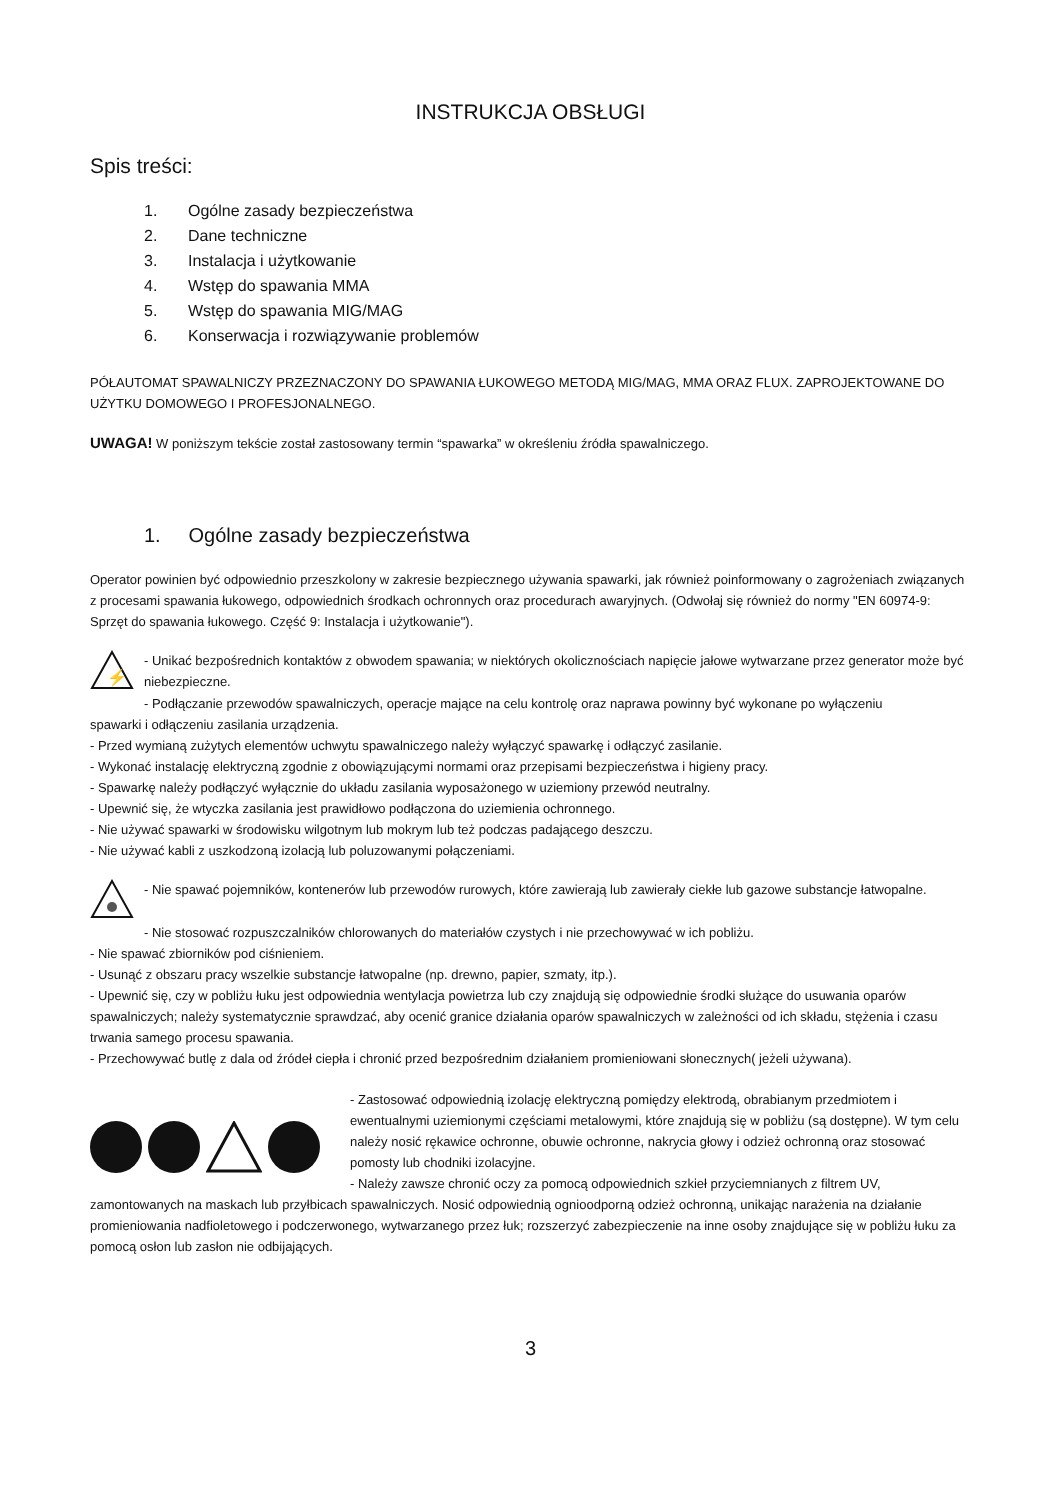INSTRUKCJA OBSŁUGI
Spis treści:
1. Ogólne zasady bezpieczeństwa
2. Dane techniczne
3. Instalacja i użytkowanie
4. Wstęp do spawania MMA
5. Wstęp do spawania MIG/MAG
6. Konserwacja i rozwiązywanie problemów
PÓŁAUTOMAT SPAWALNICZY PRZEZNACZONY DO SPAWANIA ŁUKOWEGO METODĄ MIG/MAG, MMA ORAZ FLUX. ZAPROJEKTOWANE DO UŻYTKU DOMOWEGO I PROFESJONALNEGO.
UWAGA! W poniższym tekście został zastosowany termin “spawarka” w określeniu źródła spawalniczego.
1. Ogólne zasady bezpieczeństwa
Operator powinien być odpowiednio przeszkolony w zakresie bezpiecznego używania spawarki, jak również poinformowany o zagrożeniach związanych z procesami spawania łukowego, odpowiednich środkach ochronnych oraz procedurach awaryjnych. (Odwołaj się również do normy "EN 60974-9: Sprzęt do spawania łukowego. Część 9: Instalacja i użytkowanie").
⚡
- Unikać bezpośrednich kontaktów z obwodem spawania; w niektórych okolicznościach napięcie jałowe wytwarzane przez generator może być niebezpieczne.
- Podłączanie przewodów spawalniczych, operacje mające na celu kontrolę oraz naprawa powinny być wykonane po wyłączeniu
spawarki i odłączeniu zasilania urządzenia.
- Przed wymianą zużytych elementów uchwytu spawalniczego należy wyłączyć spawarkę i odłączyć zasilanie.
- Wykonać instalację elektryczną zgodnie z obowiązującymi normami oraz przepisami bezpieczeństwa i higieny pracy.
- Spawarkę należy podłączyć wyłącznie do układu zasilania wyposażonego w uziemiony przewód neutralny.
- Upewnić się, że wtyczka zasilania jest prawidłowo podłączona do uziemienia ochronnego.
- Nie używać spawarki w środowisku wilgotnym lub mokrym lub też podczas padającego deszczu.
- Nie używać kabli z uszkodzoną izolacją lub poluzowanymi połączeniami.
- Nie spawać pojemników, kontenerów lub przewodów rurowych, które zawierają lub zawierały ciekłe lub gazowe substancje łatwopalne.
- Nie stosować rozpuszczalników chlorowanych do materiałów czystych i nie przechowywać w ich pobliżu.
- Nie spawać zbiorników pod ciśnieniem.
- Usunąć z obszaru pracy wszelkie substancje łatwopalne (np. drewno, papier, szmaty, itp.).
- Upewnić się, czy w pobliżu łuku jest odpowiednia wentylacja powietrza lub czy znajdują się odpowiednie środki służące do usuwania oparów spawalniczych; należy systematycznie sprawdzać, aby ocenić granice działania oparów spawalniczych w zależności od ich składu, stężenia i czasu trwania samego procesu spawania.
- Przechowywać butlę z dala od źródeł ciepła i chronić przed bezpośrednim działaniem promieniowani słonecznych( jeżeli używana).
- Zastosować odpowiednią izolację elektryczną pomiędzy elektrodą, obrabianym przedmiotem i ewentualnymi uziemionymi częściami metalowymi, które znajdują się w pobliżu (są dostępne). W tym celu należy nosić rękawice ochronne, obuwie ochronne, nakrycia głowy i odzież ochronną oraz stosować pomosty lub chodniki izolacyjne.
- Należy zawsze chronić oczy za pomocą odpowiednich szkieł przyciemnianych z filtrem UV,
zamontowanych na maskach lub przyłbicach spawalniczych. Nosić odpowiednią ognioodporną odzież ochronną, unikając narażenia na działanie promieniowania nadfioletowego i podczerwonego, wytwarzanego przez łuk; rozszerzyć zabezpieczenie na inne osoby znajdujące się w pobliżu łuku za pomocą osłon lub zasłon nie odbijających.
3